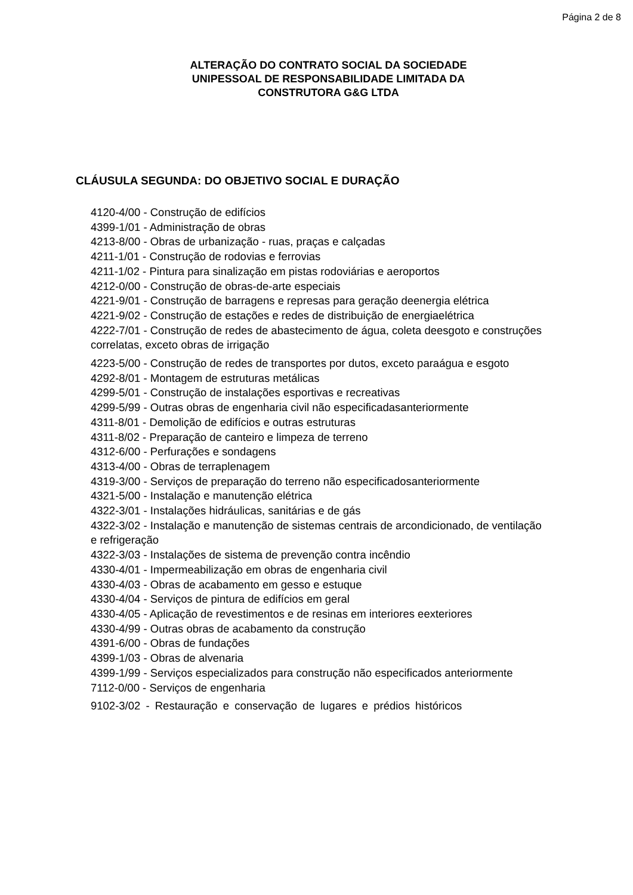Página 2 de 8
ALTERAÇÃO DO CONTRATO SOCIAL DA SOCIEDADE
UNIPESSOAL DE RESPONSABILIDADE LIMITADA DA
CONSTRUTORA G&G LTDA
CLÁUSULA SEGUNDA: DO OBJETIVO SOCIAL E DURAÇÃO
4120-4/00 - Construção de edifícios
4399-1/01 - Administração de obras
4213-8/00 - Obras de urbanização - ruas, praças e calçadas
4211-1/01 - Construção de rodovias e ferrovias
4211-1/02 - Pintura para sinalização em pistas rodoviárias e aeroportos
4212-0/00 - Construção de obras-de-arte especiais
4221-9/01 - Construção de barragens e represas para geração deenergia elétrica
4221-9/02 - Construção de estações e redes de distribuição de energiaelétrica
4222-7/01 - Construção de redes de abastecimento de água, coleta deesgoto e construções correlatas, exceto obras de irrigação
4223-5/00 - Construção de redes de transportes por dutos, exceto paraágua e esgoto
4292-8/01 - Montagem de estruturas metálicas
4299-5/01 - Construção de instalações esportivas e recreativas
4299-5/99 - Outras obras de engenharia civil não especificadasanteriormente
4311-8/01 - Demolição de edifícios e outras estruturas
4311-8/02 - Preparação de canteiro e limpeza de terreno
4312-6/00 - Perfurações e sondagens
4313-4/00 - Obras de terraplenagem
4319-3/00 - Serviços de preparação do terreno não especificadosanteriormente
4321-5/00 - Instalação e manutenção elétrica
4322-3/01 - Instalações hidráulicas, sanitárias e de gás
4322-3/02 - Instalação e manutenção de sistemas centrais de arcondicionado, de ventilação e refrigeração
4322-3/03 - Instalações de sistema de prevenção contra incêndio
4330-4/01 - Impermeabilização em obras de engenharia civil
4330-4/03 - Obras de acabamento em gesso e estuque
4330-4/04 - Serviços de pintura de edifícios em geral
4330-4/05 - Aplicação de revestimentos e de resinas em interiores eexteriores
4330-4/99 - Outras obras de acabamento da construção
4391-6/00 - Obras de fundações
4399-1/03 - Obras de alvenaria
4399-1/99 - Serviços especializados para construção não especificados anteriormente
7112-0/00 - Serviços de engenharia
9102-3/02 - Restauração e conservação de lugares e prédios históricos